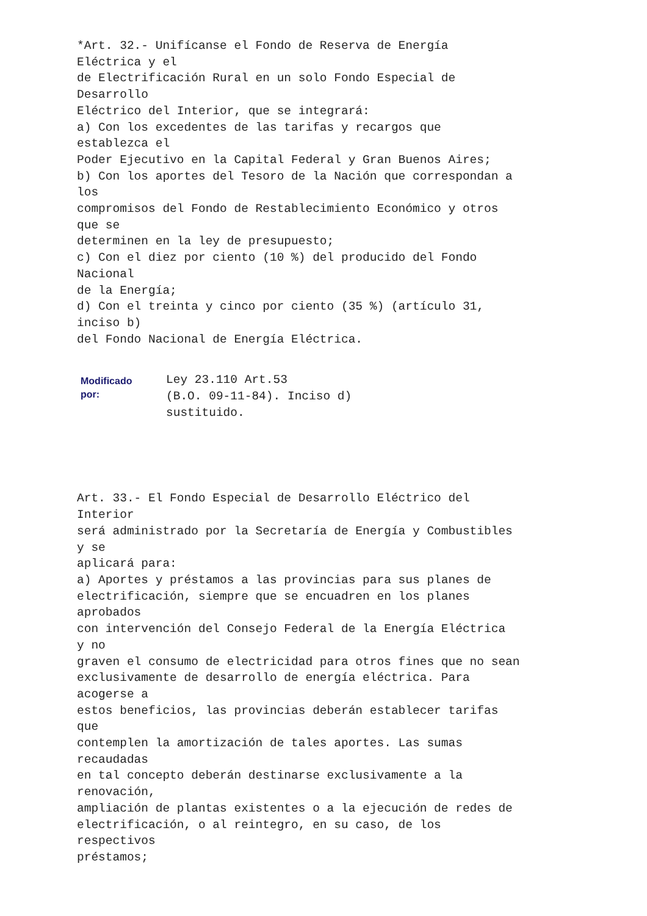*Art. 32.- Unifícanse el Fondo de Reserva de Energía
Eléctrica y el
de Electrificación Rural en un solo Fondo Especial de
Desarrollo
Eléctrico del Interior, que se integrará:
a) Con los excedentes de las tarifas y recargos que
establezca el
Poder Ejecutivo en la Capital Federal y Gran Buenos Aires;
b) Con los aportes del Tesoro de la Nación que correspondan a
los
compromisos del Fondo de Restablecimiento Económico y otros
que se
determinen en la ley de presupuesto;
c) Con el diez por ciento (10 %) del producido del Fondo
Nacional
de la Energía;
d) Con el treinta y cinco por ciento (35 %) (artículo 31,
inciso b)
del Fondo Nacional de Energía Eléctrica.
Modificado
por:
Ley 23.110 Art.53
(B.O. 09-11-84). Inciso d)
sustituido.
Art. 33.- El Fondo Especial de Desarrollo Eléctrico del
Interior
será administrado por la Secretaría de Energía y Combustibles
y se
aplicará para:
a) Aportes y préstamos a las provincias para sus planes de
electrificación, siempre que se encuadren en los planes
aprobados
con intervención del Consejo Federal de la Energía Eléctrica
y no
graven el consumo de electricidad para otros fines que no sean
exclusivamente de desarrollo de energía eléctrica. Para
acogerse a
estos beneficios, las provincias deberán establecer tarifas
que
contemplen la amortización de tales aportes. Las sumas
recaudadas
en tal concepto deberán destinarse exclusivamente a la
renovación,
ampliación de plantas existentes o a la ejecución de redes de
electrificación, o al reintegro, en su caso, de los
respectivos
préstamos;